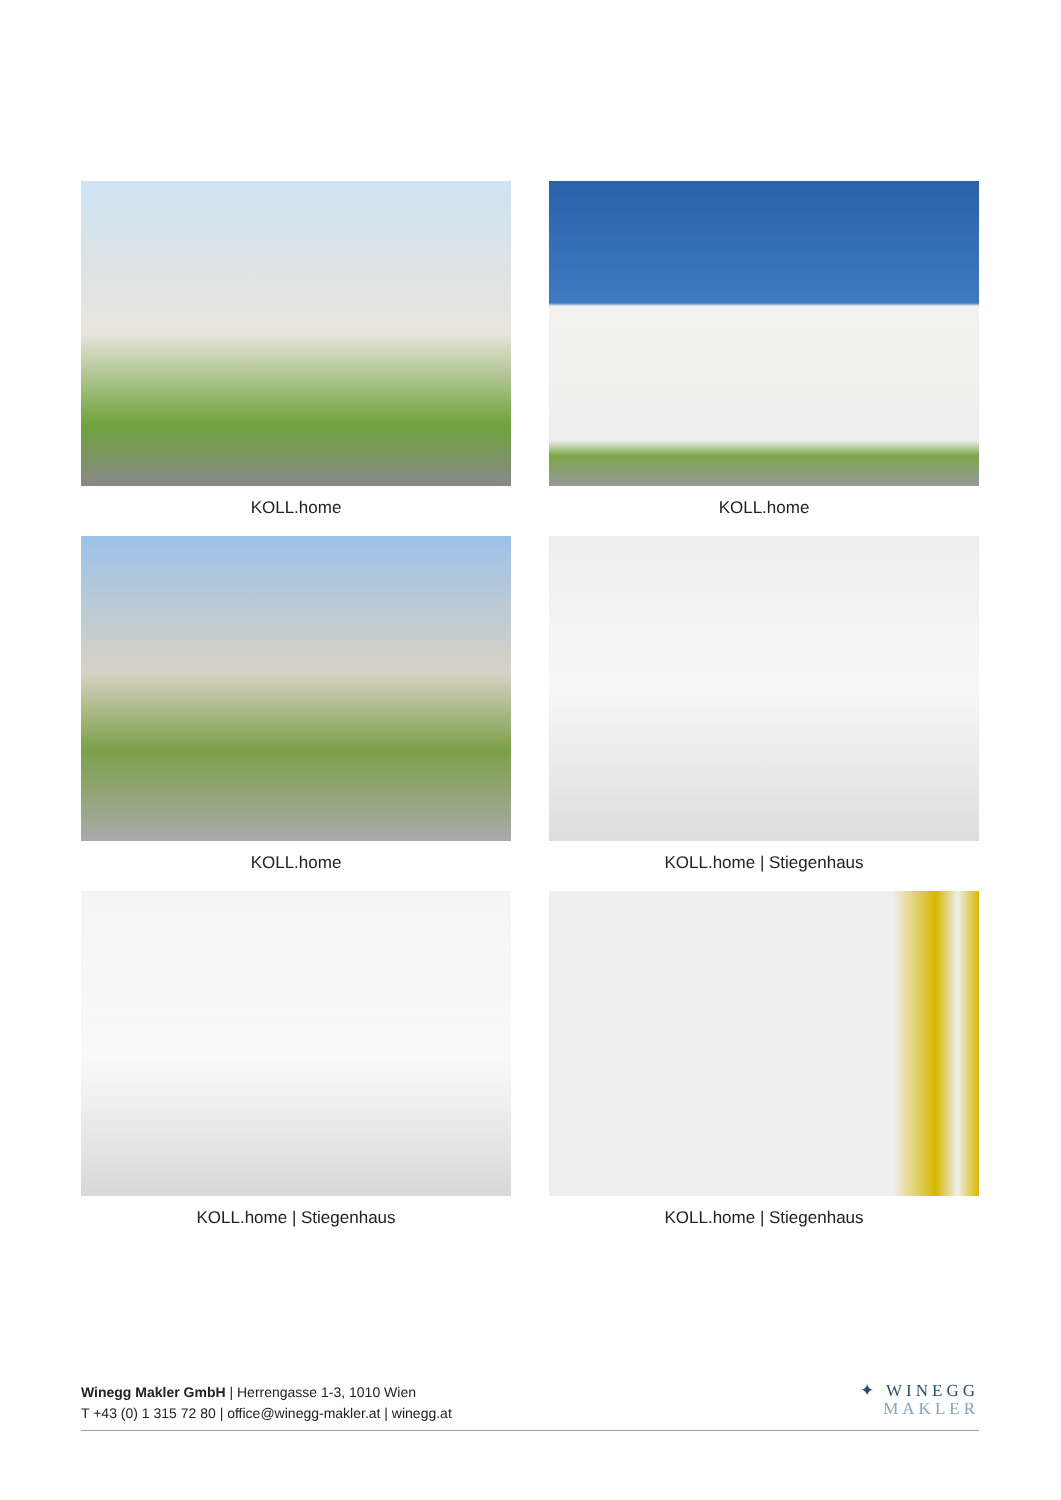KOLL.home
KOLL.home
KOLL.home
KOLL.home | Stiegenhaus
KOLL.home | Stiegenhaus
KOLL.home | Stiegenhaus
Winegg Makler GmbH | Herrengasse 1-3, 1010 Wien
T +43 (0) 1 315 72 80 | office@winegg-makler.at | winegg.at
✦ WINEGG
MAKLER